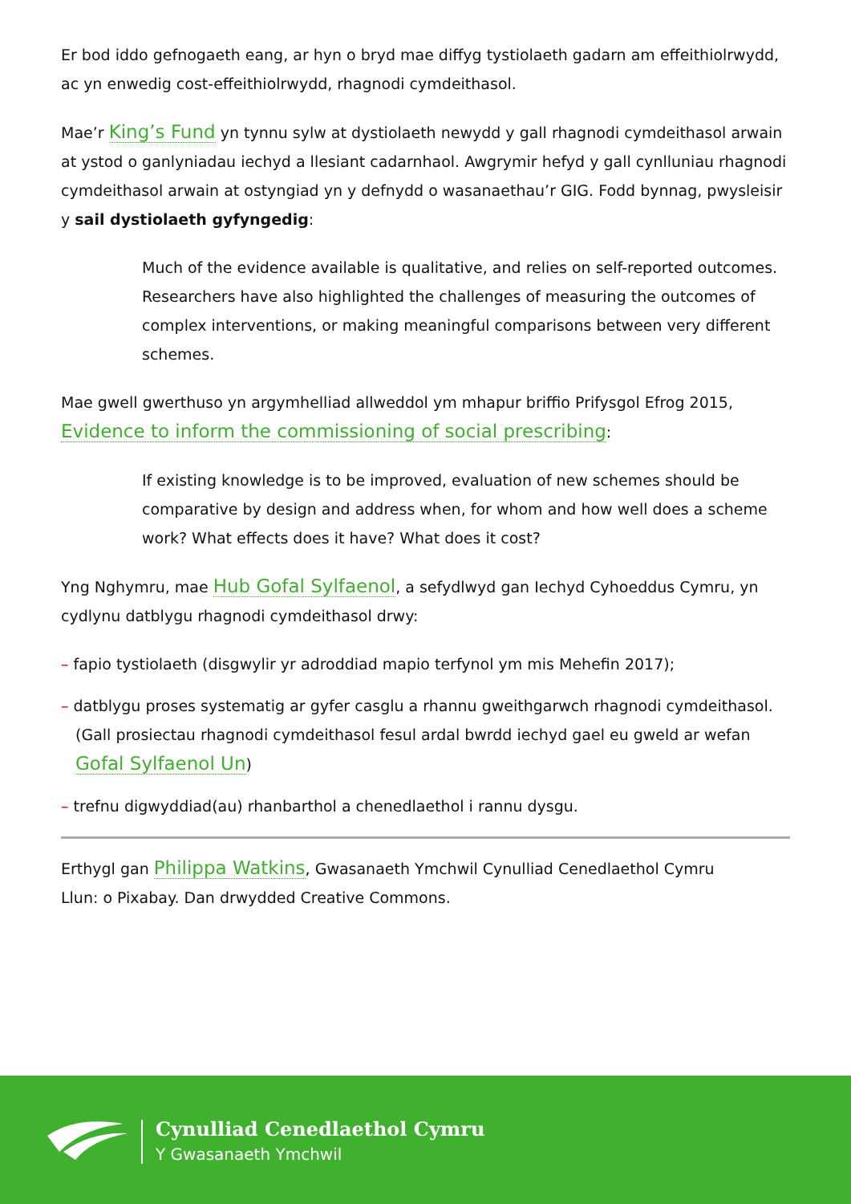Er bod iddo gefnogaeth eang, ar hyn o bryd mae diffyg tystiolaeth gadarn am effeithiolrwydd, ac yn enwedig cost-effeithiolrwydd, rhagnodi cymdeithasol.
Mae’r King’s Fund yn tynnu sylw at dystiolaeth newydd y gall rhagnodi cymdeithasol arwain at ystod o ganlyniadau iechyd a llesiant cadarnhaol. Awgrymir hefyd y gall cynlluniau rhagnodi cymdeithasol arwain at ostyngiad yn y defnydd o wasanaethau’r GIG. Fodd bynnag, pwysleisir y sail dystiolaeth gyfyngedig:
Much of the evidence available is qualitative, and relies on self-reported outcomes. Researchers have also highlighted the challenges of measuring the outcomes of complex interventions, or making meaningful comparisons between very different schemes.
Mae gwell gwerthuso yn argymhelliad allweddol ym mhapur briffio Prifysgol Efrog 2015, Evidence to inform the commissioning of social prescribing:
If existing knowledge is to be improved, evaluation of new schemes should be comparative by design and address when, for whom and how well does a scheme work? What effects does it have? What does it cost?
Yng Nghymru, mae Hub Gofal Sylfaenol, a sefydlwyd gan Iechyd Cyhoeddus Cymru, yn cydlynu datblygu rhagnodi cymdeithasol drwy:
– fapio tystiolaeth (disgwylir yr adroddiad mapio terfynol ym mis Mehefin 2017);
– datblygu proses systematig ar gyfer casglu a rhannu gweithgarwch rhagnodi cymdeithasol. (Gall prosiectau rhagnodi cymdeithasol fesul ardal bwrdd iechyd gael eu gweld ar wefan Gofal Sylfaenol Un)
– trefnu digwyddiad(au) rhanbarthol a chenedlaethol i rannu dysgu.
Erthygl gan Philippa Watkins, Gwasanaeth Ymchwil Cynulliad Cenedlaethol Cymru
Llun: o Pixabay. Dan drwydded Creative Commons.
Cynulliad Cenedlaethol Cymru
Y Gwasanaeth Ymchwil